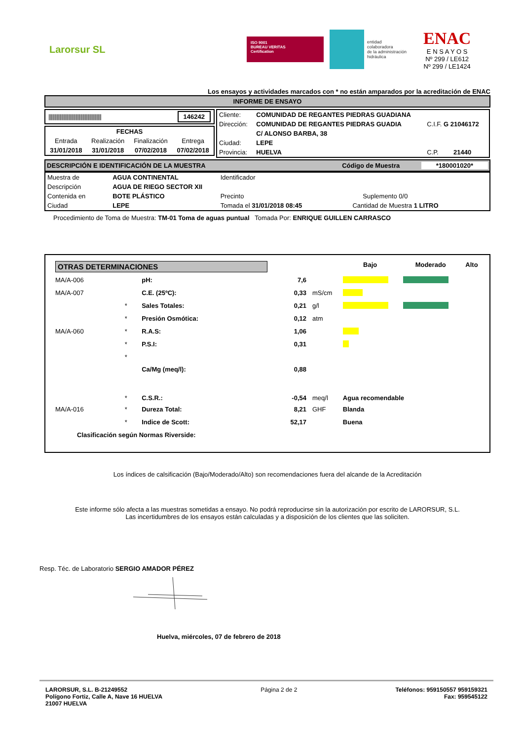Larorsur SL
ISO 9001
BUREAU VERITAS
Certification
entidad
colaboradora
de la administración
hidráulica
ENAC
E N S A Y O S
Nº 299 / LE612
Nº 299 / LE1424
Los ensayos y actividades marcados con * no están amparados por la acreditación de ENAC
INFORME DE ENSAYO
||||||||||||||||||||||||||||||||||||||||||||| 146242
| FECHAS | | | |
| Entrada | Realización | Finalización | Entrega |
| 31/01/2018 | 31/01/2018 | 07/02/2018 | 07/02/2018 |
| Cliente: | COMUNIDAD DE REGANTES PIEDRAS GUADIANA | | |
| Dirección: | COMUNIDAD DE REGANTES PIEDRAS GUADIA | C.I.F. G 21046172 | |
| | C/ ALONSO BARBA, 38 | | |
| Ciudad: | LEPE | | |
| Provincia: | HUELVA | C.P. | 21440 |
DESCRIPCIÓN E IDENTIFICACIÓN DE LA MUESTRA Código de Muestra *180001020*
| Muestra de | AGUA CONTINENTAL | Identificador | | |
| Descripción | AGUA DE RIEGO SECTOR XII | | | |
| Contenida en | BOTE PLÁSTICO | Precinto | | Suplemento 0/0 |
| Ciudad | LEPE | Tomada el 31/01/2018 08:45 | Cantidad de Muestra 1 LITRO | |
Procedimiento de Toma de Muestra: TM-01 Toma de aguas puntual Tomada Por: ENRIQUE GUILLEN CARRASCO
| OTRAS DETERMINACIONES | | | | | Bajo | Moderado | Alto |
| MA/A-006 | | pH: | 7,6 | | | | |
| MA/A-007 | | C.E. (25ºC): | 0,33 | mS/cm | | | |
| | * | Sales Totales: | 0,21 | g/l | | | |
| | * | Presión Osmótica: | 0,12 | atm | | | |
| MA/A-060 | * | R.A.S: | 1,06 | | | | |
| | * | P.S.I: | 0,31 | | | | |
| | * | Ca/Mg (meq/l): | 0,88 | | | | |
| | * | C.S.R.: | -0,54 | meq/l | Agua recomendable | | |
| MA/A-016 | * | Dureza Total: | 8,21 | GHF | Blanda | | |
| | * | Indice de Scott: | 52,17 | | Buena | | |
| Clasificación según Normas Riverside: | | | | | | | |
Los índices de calsificación (Bajo/Moderado/Alto) son recomendaciones fuera del alcande de la Acreditación
Este informe sólo afecta a las muestras sometidas a ensayo. No podrá reproducirse sin la autorización por escrito de LARORSUR, S.L.
Las incertidumbres de los ensayos están calculadas y a disposición de los clientes que las soliciten.
Resp. Téc. de Laboratorio SERGIO AMADOR PÉREZ
Huelva, miércoles, 07 de febrero de 2018
LARORSUR, S.L. B-21249552
Polígono Fortiz, Calle A, Nave 16 HUELVA
21007 HUELVA
Página 2 de 2 Teléfonos: 959150557 959159321
Fax: 959545122